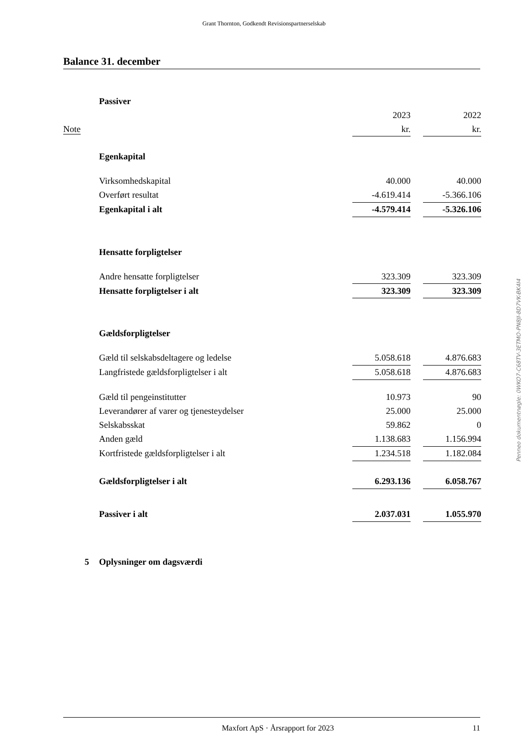Grant Thornton, Godkendt Revisionspartnerselskab
Balance 31. december
| | Passiver | | | |
| | | 2023 | | 2022 |
| Note | | kr. | | kr. |
| | Egenkapital | | | |
| | Virksomhedskapital | 40.000 | | 40.000 |
| | Overført resultat | -4.619.414 | | -5.366.106 |
| | Egenkapital i alt | -4.579.414 | | -5.326.106 |
| | Hensatte forpligtelser | | | |
| | Andre hensatte forpligtelser | 323.309 | | 323.309 |
| | Hensatte forpligtelser i alt | 323.309 | | 323.309 |
| | Gældsforpligtelser | | | |
| | Gæld til selskabsdeltagere og ledelse | 5.058.618 | | 4.876.683 |
| | Langfristede gældsforpligtelser i alt | 5.058.618 | | 4.876.683 |
| | Gæld til pengeinstitutter | 10.973 | | 90 |
| | Leverandører af varer og tjenesteydelser | 25.000 | | 25.000 |
| | Selskabsskat | 59.862 | | 0 |
| | Anden gæld | 1.138.683 | | 1.156.994 |
| | Kortfristede gældsforpligtelser i alt | 1.234.518 | | 1.182.084 |
| | Gældsforpligtelser i alt | 6.293.136 | | 6.058.767 |
| | Passiver i alt | 2.037.031 | | 1.055.970 |
| 5 | Oplysninger om dagsværdi | | | |
Penneo dokumentnøgle: 0WKO7-C68TV-3ETMO-PN8JI-8D7VK-BK4I4
Maxfort ApS · Årsrapport for 2023 11